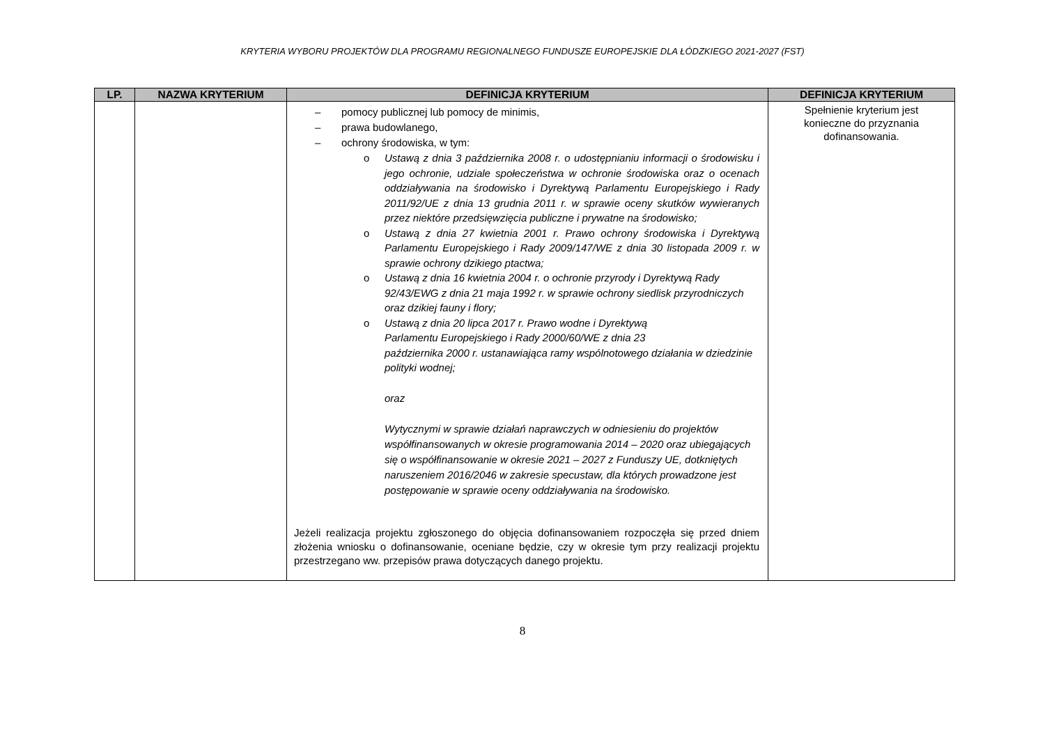KRYTERIA WYBORU PROJEKTÓW DLA PROGRAMU REGIONALNEGO FUNDUSZE EUROPEJSKIE DLA ŁÓDZKIEGO 2021-2027 (FST)
| LP. | NAZWA KRYTERIUM | DEFINICJA KRYTERIUM | DEFINICJA KRYTERIUM |
| --- | --- | --- | --- |
| | | – pomocy publicznej lub pomocy de minimis, – prawa budowlanego, – ochrony środowiska, w tym: o Ustawą z dnia 3 października 2008 r. o udostępnianiu informacji o środowisku i jego ochronie, udziale społeczeństwa w ochronie środowiska oraz o ocenach oddziaływania na środowisko i Dyrektywą Parlamentu Europejskiego i Rady 2011/92/UE z dnia 13 grudnia 2011 r. w sprawie oceny skutków wywieranych przez niektóre przedsięwzięcia publiczne i prywatne na środowisko; o Ustawą z dnia 27 kwietnia 2001 r. Prawo ochrony środowiska i Dyrektywą Parlamentu Europejskiego i Rady 2009/147/WE z dnia 30 listopada 2009 r. w sprawie ochrony dzikiego ptactwa; o Ustawą z dnia 16 kwietnia 2004 r. o ochronie przyrody i Dyrektywą Rady 92/43/EWG z dnia 21 maja 1992 r. w sprawie ochrony siedlisk przyrodniczych oraz dzikiej fauny i flory; o Ustawą z dnia 20 lipca 2017 r. Prawo wodne i Dyrektywą Parlamentu Europejskiego i Rady 2000/60/WE z dnia 23 października 2000 r. ustanawiająca ramy wspólnotowego działania w dziedzinie polityki wodnej; oraz Wytycznymi w sprawie działań naprawczych w odniesieniu do projektów współfinansowanych w okresie programowania 2014 – 2020 oraz ubiegających się o współfinansowanie w okresie 2021 – 2027 z Funduszy UE, dotkniętych naruszeniem 2016/2046 w zakresie specustaw, dla których prowadzone jest postępowanie w sprawie oceny oddziaływania na środowisko. Jeżeli realizacja projektu zgłoszonego do objęcia dofinansowaniem rozpoczęła się przed dniem złożenia wniosku o dofinansowanie, oceniane będzie, czy w okresie tym przy realizacji projektu przestrzegano ww. przepisów prawa dotyczących danego projektu. | Spełnienie kryterium jest konieczne do przyznania dofinansowania. |
8